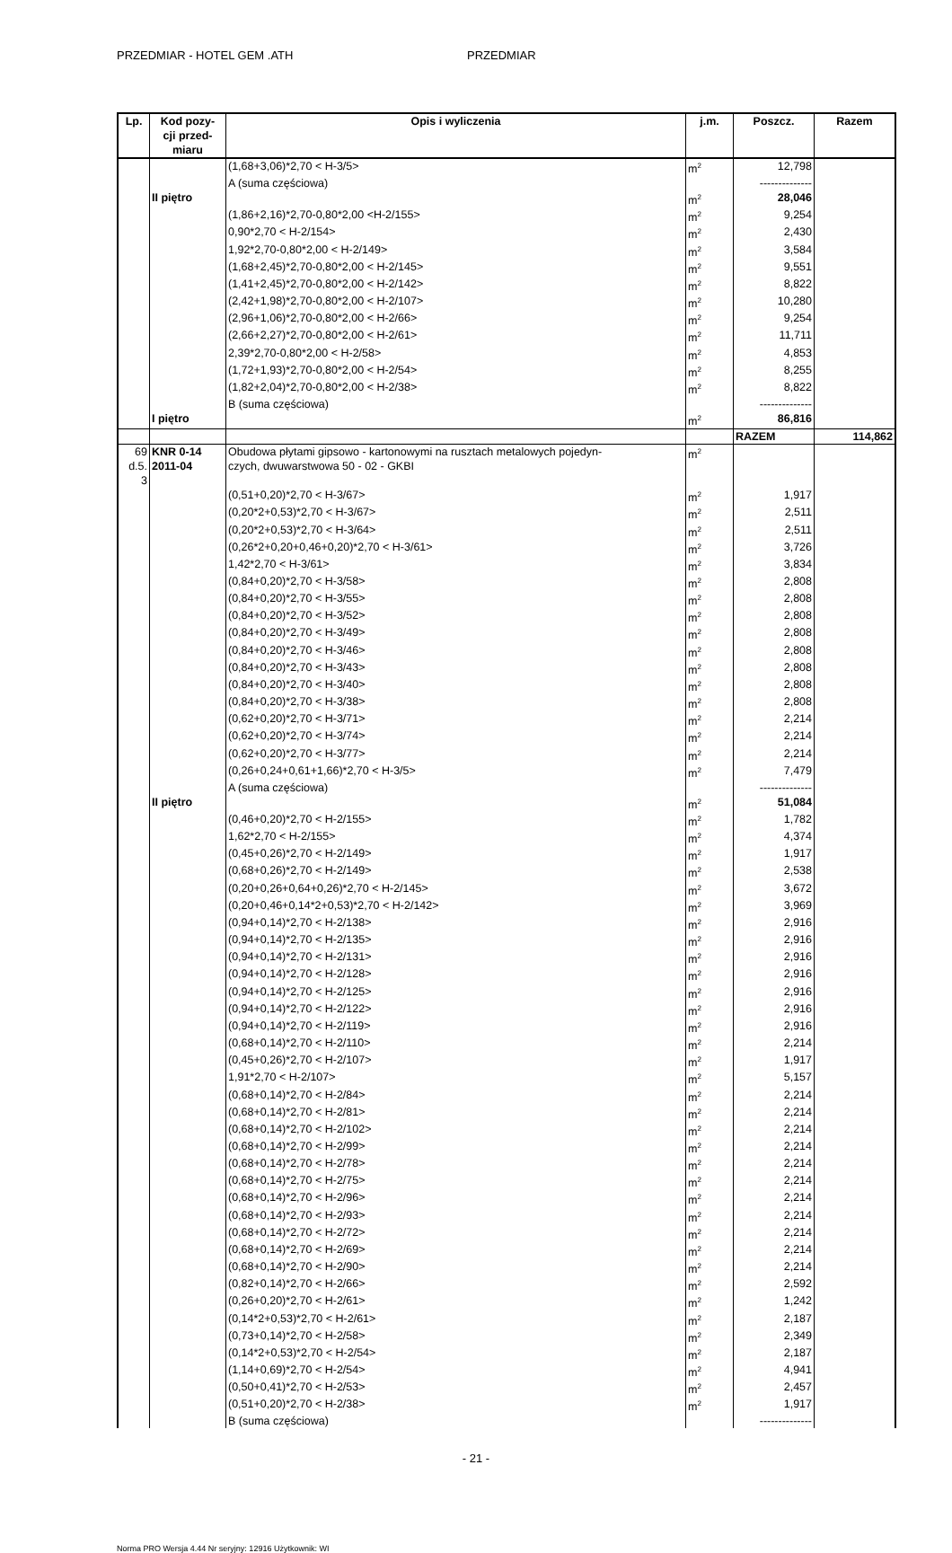PRZEDMIAR - HOTEL GEM .ATH PRZEDMIAR
| Lp. | Kod pozy- cji przed- miaru | Opis i wyliczenia | j.m. | Poszcz. | Razem |
| --- | --- | --- | --- | --- | --- |
| | | (1,68+3,06)*2,70 < H-3/5> | m<sup>2</sup> | 12,798 | |
| | | A (suma częściowa) | | -------------- | |
| | II piętro | | m<sup>2</sup> | 28,046 | |
| | | (1,86+2,16)*2,70-0,80*2,00 <H-2/155> | m<sup>2</sup> | 9,254 | |
| | | 0,90*2,70 < H-2/154> | m<sup>2</sup> | 2,430 | |
| | | 1,92*2,70-0,80*2,00 < H-2/149> | m<sup>2</sup> | 3,584 | |
| | | (1,68+2,45)*2,70-0,80*2,00 < H-2/145> | m<sup>2</sup> | 9,551 | |
| | | (1,41+2,45)*2,70-0,80*2,00 < H-2/142> | m<sup>2</sup> | 8,822 | |
| | | (2,42+1,98)*2,70-0,80*2,00 < H-2/107> | m<sup>2</sup> | 10,280 | |
| | | (2,96+1,06)*2,70-0,80*2,00 < H-2/66> | m<sup>2</sup> | 9,254 | |
| | | (2,66+2,27)*2,70-0,80*2,00 < H-2/61> | m<sup>2</sup> | 11,711 | |
| | | 2,39*2,70-0,80*2,00 < H-2/58> | m<sup>2</sup> | 4,853 | |
| | | (1,72+1,93)*2,70-0,80*2,00 < H-2/54> | m<sup>2</sup> | 8,255 | |
| | | (1,82+2,04)*2,70-0,80*2,00 < H-2/38> | m<sup>2</sup> | 8,822 | |
| | | B (suma częściowa) | | -------------- | |
| | I piętro | | m<sup>2</sup> | 86,816 | |
| | | | | RAZEM | 114,862 |
| 69 d.5. 3 | KNR 0-14 2011-04 | Obudowa płytami gipsowo - kartonowymi na rusztach metalowych pojedyn- czych, dwuwarstwowa 50 - 02 - GKBI | m<sup>2</sup> | | |
| | | (0,51+0,20)*2,70 < H-3/67> | m<sup>2</sup> | 1,917 | |
| | | (0,20*2+0,53)*2,70 < H-3/67> | m<sup>2</sup> | 2,511 | |
| | | (0,20*2+0,53)*2,70 < H-3/64> | m<sup>2</sup> | 2,511 | |
| | | (0,26*2+0,20+0,46+0,20)*2,70 < H-3/61> | m<sup>2</sup> | 3,726 | |
| | | 1,42*2,70 < H-3/61> | m<sup>2</sup> | 3,834 | |
| | | (0,84+0,20)*2,70 < H-3/58> | m<sup>2</sup> | 2,808 | |
| | | (0,84+0,20)*2,70 < H-3/55> | m<sup>2</sup> | 2,808 | |
| | | (0,84+0,20)*2,70 < H-3/52> | m<sup>2</sup> | 2,808 | |
| | | (0,84+0,20)*2,70 < H-3/49> | m<sup>2</sup> | 2,808 | |
| | | (0,84+0,20)*2,70 < H-3/46> | m<sup>2</sup> | 2,808 | |
| | | (0,84+0,20)*2,70 < H-3/43> | m<sup>2</sup> | 2,808 | |
| | | (0,84+0,20)*2,70 < H-3/40> | m<sup>2</sup> | 2,808 | |
| | | (0,84+0,20)*2,70 < H-3/38> | m<sup>2</sup> | 2,808 | |
| | | (0,62+0,20)*2,70 < H-3/71> | m<sup>2</sup> | 2,214 | |
| | | (0,62+0,20)*2,70 < H-3/74> | m<sup>2</sup> | 2,214 | |
| | | (0,62+0,20)*2,70 < H-3/77> | m<sup>2</sup> | 2,214 | |
| | | (0,26+0,24+0,61+1,66)*2,70 < H-3/5> | m<sup>2</sup> | 7,479 | |
| | | A (suma częściowa) | | -------------- | |
| | II piętro | | m<sup>2</sup> | 51,084 | |
| | | (0,46+0,20)*2,70 < H-2/155> | m<sup>2</sup> | 1,782 | |
| | | 1,62*2,70 < H-2/155> | m<sup>2</sup> | 4,374 | |
| | | (0,45+0,26)*2,70 < H-2/149> | m<sup>2</sup> | 1,917 | |
| | | (0,68+0,26)*2,70 < H-2/149> | m<sup>2</sup> | 2,538 | |
| | | (0,20+0,26+0,64+0,26)*2,70 < H-2/145> | m<sup>2</sup> | 3,672 | |
| | | (0,20+0,46+0,14*2+0,53)*2,70 < H-2/142> | m<sup>2</sup> | 3,969 | |
| | | (0,94+0,14)*2,70 < H-2/138> | m<sup>2</sup> | 2,916 | |
| | | (0,94+0,14)*2,70 < H-2/135> | m<sup>2</sup> | 2,916 | |
| | | (0,94+0,14)*2,70 < H-2/131> | m<sup>2</sup> | 2,916 | |
| | | (0,94+0,14)*2,70 < H-2/128> | m<sup>2</sup> | 2,916 | |
| | | (0,94+0,14)*2,70 < H-2/125> | m<sup>2</sup> | 2,916 | |
| | | (0,94+0,14)*2,70 < H-2/122> | m<sup>2</sup> | 2,916 | |
| | | (0,94+0,14)*2,70 < H-2/119> | m<sup>2</sup> | 2,916 | |
| | | (0,68+0,14)*2,70 < H-2/110> | m<sup>2</sup> | 2,214 | |
| | | (0,45+0,26)*2,70 < H-2/107> | m<sup>2</sup> | 1,917 | |
| | | 1,91*2,70 < H-2/107> | m<sup>2</sup> | 5,157 | |
| | | (0,68+0,14)*2,70 < H-2/84> | m<sup>2</sup> | 2,214 | |
| | | (0,68+0,14)*2,70 < H-2/81> | m<sup>2</sup> | 2,214 | |
| | | (0,68+0,14)*2,70 < H-2/102> | m<sup>2</sup> | 2,214 | |
| | | (0,68+0,14)*2,70 < H-2/99> | m<sup>2</sup> | 2,214 | |
| | | (0,68+0,14)*2,70 < H-2/78> | m<sup>2</sup> | 2,214 | |
| | | (0,68+0,14)*2,70 < H-2/75> | m<sup>2</sup> | 2,214 | |
| | | (0,68+0,14)*2,70 < H-2/96> | m<sup>2</sup> | 2,214 | |
| | | (0,68+0,14)*2,70 < H-2/93> | m<sup>2</sup> | 2,214 | |
| | | (0,68+0,14)*2,70 < H-2/72> | m<sup>2</sup> | 2,214 | |
| | | (0,68+0,14)*2,70 < H-2/69> | m<sup>2</sup> | 2,214 | |
| | | (0,68+0,14)*2,70 < H-2/90> | m<sup>2</sup> | 2,214 | |
| | | (0,82+0,14)*2,70 < H-2/66> | m<sup>2</sup> | 2,592 | |
| | | (0,26+0,20)*2,70 < H-2/61> | m<sup>2</sup> | 1,242 | |
| | | (0,14*2+0,53)*2,70 < H-2/61> | m<sup>2</sup> | 2,187 | |
| | | (0,73+0,14)*2,70 < H-2/58> | m<sup>2</sup> | 2,349 | |
| | | (0,14*2+0,53)*2,70 < H-2/54> | m<sup>2</sup> | 2,187 | |
| | | (1,14+0,69)*2,70 < H-2/54> | m<sup>2</sup> | 4,941 | |
| | | (0,50+0,41)*2,70 < H-2/53> | m<sup>2</sup> | 2,457 | |
| | | (0,51+0,20)*2,70 < H-2/38> | m<sup>2</sup> | 1,917 | |
| | | B (suma częściowa) | | -------------- | |
- 21 -
Norma PRO Wersja 4.44 Nr seryjny: 12916 Użytkownik: WI